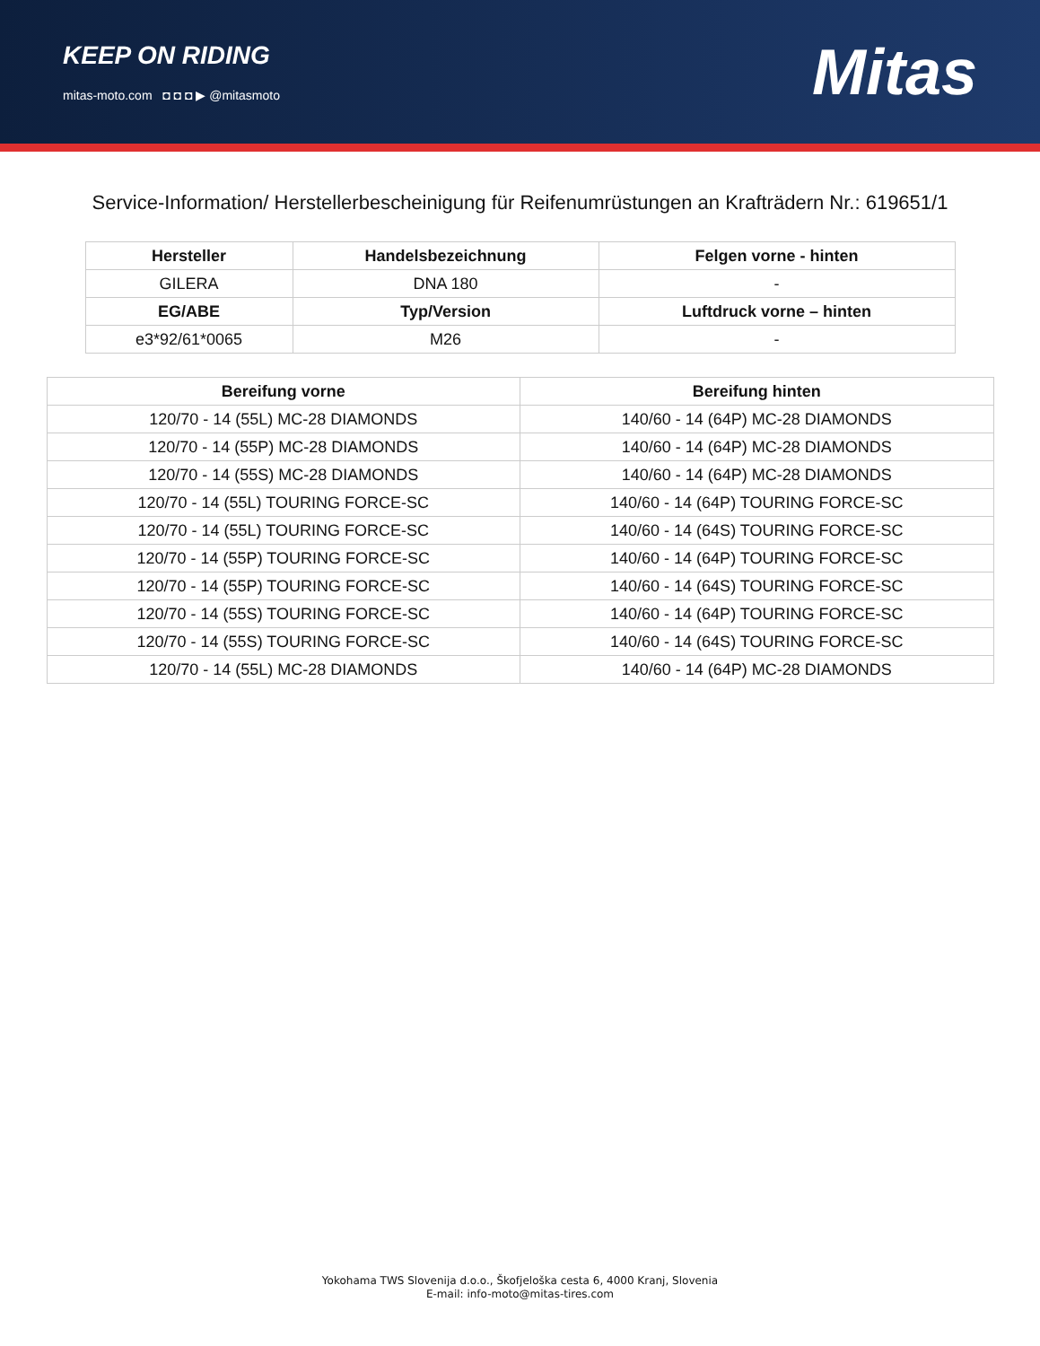KEEP ON RIDING
mitas-moto.com ◘ ◘ ◘ ▶ @mitasmoto
Mitas
Service-Information/ Herstellerbescheinigung für Reifenumrüstungen an Krafträdern Nr.: 619651/1
| Hersteller | Handelsbezeichnung | Felgen vorne - hinten |
| --- | --- | --- |
| GILERA | DNA 180 | - |
| EG/ABE | Typ/Version | Luftdruck vorne – hinten |
| e3*92/61*0065 | M26 | - |
| Bereifung vorne | Bereifung hinten |
| --- | --- |
| 120/70 - 14 (55L) MC-28 DIAMONDS | 140/60 - 14 (64P) MC-28 DIAMONDS |
| 120/70 - 14 (55P) MC-28 DIAMONDS | 140/60 - 14 (64P) MC-28 DIAMONDS |
| 120/70 - 14 (55S) MC-28 DIAMONDS | 140/60 - 14 (64P) MC-28 DIAMONDS |
| 120/70 - 14 (55L) TOURING FORCE-SC | 140/60 - 14 (64P) TOURING FORCE-SC |
| 120/70 - 14 (55L) TOURING FORCE-SC | 140/60 - 14 (64S) TOURING FORCE-SC |
| 120/70 - 14 (55P) TOURING FORCE-SC | 140/60 - 14 (64P) TOURING FORCE-SC |
| 120/70 - 14 (55P) TOURING FORCE-SC | 140/60 - 14 (64S) TOURING FORCE-SC |
| 120/70 - 14 (55S) TOURING FORCE-SC | 140/60 - 14 (64P) TOURING FORCE-SC |
| 120/70 - 14 (55S) TOURING FORCE-SC | 140/60 - 14 (64S) TOURING FORCE-SC |
| 120/70 - 14 (55L) MC-28 DIAMONDS | 140/60 - 14 (64P) MC-28 DIAMONDS |
Yokohama TWS Slovenija d.o.o., Škofjeloška cesta 6, 4000 Kranj, Slovenia
E-mail: info-moto@mitas-tires.com